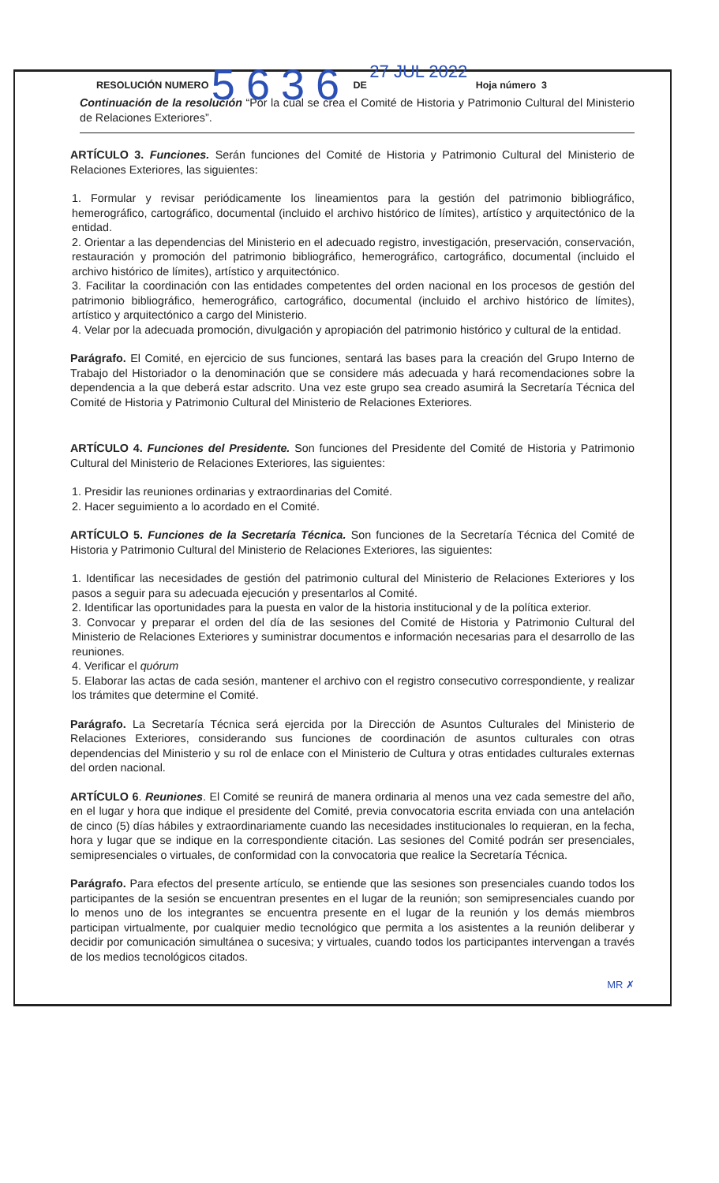RESOLUCIÓN NUMERO 5636 DE 27 JUL 2022 Hoja número 3
Continuación de la resolución “Por la cual se crea el Comité de Historia y Patrimonio Cultural del Ministerio de Relaciones Exteriores”.
ARTÍCULO 3. Funciones. Serán funciones del Comité de Historia y Patrimonio Cultural del Ministerio de Relaciones Exteriores, las siguientes:
1. Formular y revisar periódicamente los lineamientos para la gestión del patrimonio bibliográfico, hemerográfico, cartográfico, documental (incluido el archivo histórico de límites), artístico y arquitectónico de la entidad.
2. Orientar a las dependencias del Ministerio en el adecuado registro, investigación, preservación, conservación, restauración y promoción del patrimonio bibliográfico, hemerográfico, cartográfico, documental (incluido el archivo histórico de límites), artístico y arquitectónico.
3. Facilitar la coordinación con las entidades competentes del orden nacional en los procesos de gestión del patrimonio bibliográfico, hemerográfico, cartográfico, documental (incluido el archivo histórico de límites), artístico y arquitectónico a cargo del Ministerio.
4. Velar por la adecuada promoción, divulgación y apropiación del patrimonio histórico y cultural de la entidad.
Parágrafo. El Comité, en ejercicio de sus funciones, sentará las bases para la creación del Grupo Interno de Trabajo del Historiador o la denominación que se considere más adecuada y hará recomendaciones sobre la dependencia a la que deberá estar adscrito. Una vez este grupo sea creado asumirá la Secretaría Técnica del Comité de Historia y Patrimonio Cultural del Ministerio de Relaciones Exteriores.
ARTÍCULO 4. Funciones del Presidente. Son funciones del Presidente del Comité de Historia y Patrimonio Cultural del Ministerio de Relaciones Exteriores, las siguientes:
1. Presidir las reuniones ordinarias y extraordinarias del Comité.
2. Hacer seguimiento a lo acordado en el Comité.
ARTÍCULO 5. Funciones de la Secretaría Técnica. Son funciones de la Secretaría Técnica del Comité de Historia y Patrimonio Cultural del Ministerio de Relaciones Exteriores, las siguientes:
1. Identificar las necesidades de gestión del patrimonio cultural del Ministerio de Relaciones Exteriores y los pasos a seguir para su adecuada ejecución y presentarlos al Comité.
2. Identificar las oportunidades para la puesta en valor de la historia institucional y de la política exterior.
3. Convocar y preparar el orden del día de las sesiones del Comité de Historia y Patrimonio Cultural del Ministerio de Relaciones Exteriores y suministrar documentos e información necesarias para el desarrollo de las reuniones.
4. Verificar el quórum
5. Elaborar las actas de cada sesión, mantener el archivo con el registro consecutivo correspondiente, y realizar los trámites que determine el Comité.
Parágrafo. La Secretaría Técnica será ejercida por la Dirección de Asuntos Culturales del Ministerio de Relaciones Exteriores, considerando sus funciones de coordinación de asuntos culturales con otras dependencias del Ministerio y su rol de enlace con el Ministerio de Cultura y otras entidades culturales externas del orden nacional.
ARTÍCULO 6. Reuniones. El Comité se reunirá de manera ordinaria al menos una vez cada semestre del año, en el lugar y hora que indique el presidente del Comité, previa convocatoria escrita enviada con una antelación de cinco (5) días hábiles y extraordinariamente cuando las necesidades institucionales lo requieran, en la fecha, hora y lugar que se indique en la correspondiente citación. Las sesiones del Comité podrán ser presenciales, semipresenciales o virtuales, de conformidad con la convocatoria que realice la Secretaría Técnica.
Parágrafo. Para efectos del presente artículo, se entiende que las sesiones son presenciales cuando todos los participantes de la sesión se encuentran presentes en el lugar de la reunión; son semipresenciales cuando por lo menos uno de los integrantes se encuentra presente en el lugar de la reunión y los demás miembros participan virtualmente, por cualquier medio tecnológico que permita a los asistentes a la reunión deliberar y decidir por comunicación simultánea o sucesiva; y virtuales, cuando todos los participantes intervengan a través de los medios tecnológicos citados.
MR ✗